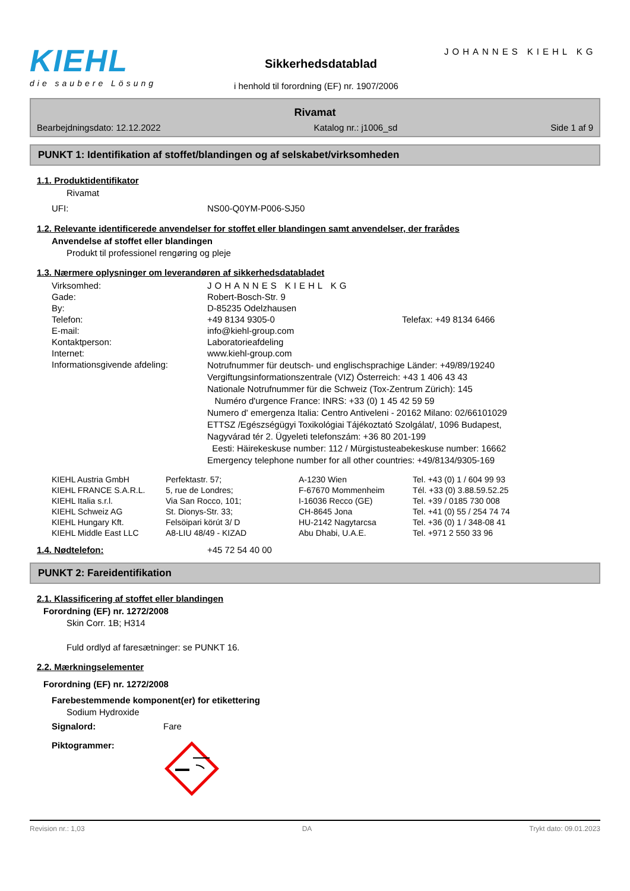KIEHL
die saubere Lösung
JOHANNES KIEHL KG
Sikkerhedsdatablad
i henhold til forordning (EF) nr. 1907/2006
Rivamat
Bearbejdningsdato: 12.12.2022 Katalog nr.: j1006_sd Side 1 af 9
PUNKT 1: Identifikation af stoffet/blandingen og af selskabet/virksomheden
1.1. Produktidentifikator
Rivamat
| UFI: | NS00-Q0YM-P006-SJ50 |
1.2. Relevante identificerede anvendelser for stoffet eller blandingen samt anvendelser, der frarådes
Anvendelse af stoffet eller blandingen
Produkt til professionel rengøring og pleje
1.3. Nærmere oplysninger om leverandøren af sikkerhedsdatabladet
| Virksomhed: | JOHANNES KIEHL KG |
| Gade: | Robert-Bosch-Str. 9 |
| By: | D-85235 Odelzhausen |
| Telefon: | +49 8134 9305-0 Telefax: +49 8134 6466 |
| E-mail: | info@kiehl-group.com |
| Kontaktperson: | Laboratorieafdeling |
| Internet: | www.kiehl-group.com |
| Informationsgivende afdeling: | Notrufnummer für deutsch- und englischsprachige Länder: +49/89/19240 Vergiftungsinformationszentrale (VIZ) Österreich: +43 1 406 43 43 Nationale Notrufnummer für die Schweiz (Tox-Zentrum Zürich): 145 Numéro d'urgence France: INRS: +33 (0) 1 45 42 59 59 Numero d' emergenza Italia: Centro Antiveleni - 20162 Milano: 02/66101029 ETTSZ /Egészségügyi Toxikológiai Tájékoztató Szolgálat/, 1096 Budapest, Nagyvárad tér 2. Ügyeleti telefonszám: +36 80 201-199 Eesti: Häirekeskuse number: 112 / Mürgistusteabekeskuse number: 16662 Emergency telephone number for all other countries: +49/8134/9305-169 |
| KIEHL Austria GmbH | Perfektastr. 57; | A-1230 Wien | Tel. +43 (0) 1 / 604 99 93 |
| KIEHL FRANCE S.A.R.L. | 5, rue de Londres; | F-67670 Mommenheim | Tél. +33 (0) 3.88.59.52.25 |
| KIEHL Italia s.r.l. | Via San Rocco, 101; | I-16036 Recco (GE) | Tel. +39 / 0185 730 008 |
| KIEHL Schweiz AG | St. Dionys-Str. 33; | CH-8645 Jona | Tel. +41 (0) 55 / 254 74 74 |
| KIEHL Hungary Kft. | Felsöipari körút 3/ D | HU-2142 Nagytarcsa | Tel. +36 (0) 1 / 348-08 41 |
| KIEHL Middle East LLC | A8-LIU 48/49 - KIZAD | Abu Dhabi, U.A.E. | Tel. +971 2 550 33 96 |
| 1.4. Nødtelefon: | +45 72 54 40 00 |
PUNKT 2: Fareidentifikation
2.1. Klassificering af stoffet eller blandingen
Forordning (EF) nr. 1272/2008
Skin Corr. 1B; H314
Fuld ordlyd af faresætninger: se PUNKT 16.
2.2. Mærkningselementer
Forordning (EF) nr. 1272/2008
Farebestemmende komponent(er) for etikettering
Sodium Hydroxide
| Signalord: | Fare |
| Piktogrammer: | |
Revision nr.: 1,03 DA Trykt dato: 09.01.2023